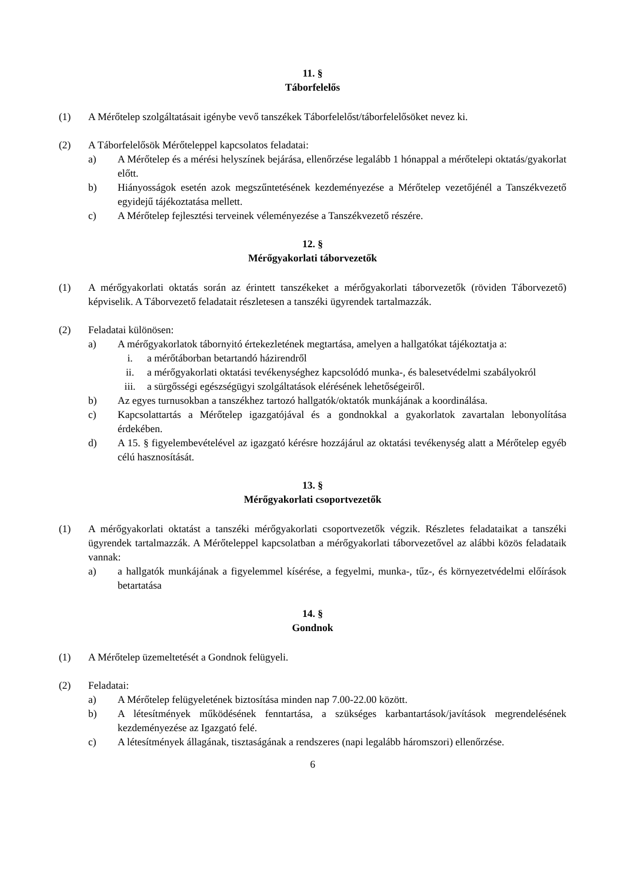11. §
Táborfelelős
(1) A Mérőtelep szolgáltatásait igénybe vevő tanszékek Táborfelelőst/táborfelelősöket nevez ki.
(2) A Táborfelelősök Mérőteleppel kapcsolatos feladatai:
a) A Mérőtelep és a mérési helyszínek bejárása, ellenőrzése legalább 1 hónappal a mérőtelepi oktatás/gyakorlat előtt.
b) Hiányosságok esetén azok megszűntetésének kezdeményezése a Mérőtelep vezetőjénél a Tanszékvezető egyidejű tájékoztatása mellett.
c) A Mérőtelep fejlesztési terveinek véleményezése a Tanszékvezető részére.
12. §
Mérőgyakorlati táborvezetők
(1) A mérőgyakorlati oktatás során az érintett tanszékeket a mérőgyakorlati táborvezetők (röviden Táborvezető) képviselik. A Táborvezető feladatait részletesen a tanszéki ügyrendek tartalmazzák.
(2) Feladatai különösen:
a) A mérőgyakorlatok tábornyitó értekezletének megtartása, amelyen a hallgatókat tájékoztatja a:
i. a mérőtáborban betartandó házirendről
ii. a mérőgyakorlati oktatási tevékenységhez kapcsolódó munka-, és balesetvédelmi szabályokról
iii. a sürgősségi egészségügyi szolgáltatások elérésének lehetőségeiről.
b) Az egyes turnusokban a tanszékhez tartozó hallgatók/oktatók munkájának a koordinálása.
c) Kapcsolattartás a Mérőtelep igazgatójával és a gondnokkal a gyakorlatok zavartalan lebonyolítása érdekében.
d) A 15. § figyelembevételével az igazgató kérésre hozzájárul az oktatási tevékenység alatt a Mérőtelep egyéb célú hasznosítását.
13. §
Mérőgyakorlati csoportvezetők
(1) A mérőgyakorlati oktatást a tanszéki mérőgyakorlati csoportvezetők végzik. Részletes feladataikat a tanszéki ügyrendek tartalmazzák. A Mérőteleppel kapcsolatban a mérőgyakorlati táborvezetővel az alábbi közös feladataik vannak:
a) a hallgatók munkájának a figyelemmel kísérése, a fegyelmi, munka-, tűz-, és környezetvédelmi előírások betartatása
14. §
Gondnok
(1) A Mérőtelep üzemeltetését a Gondnok felügyeli.
(2) Feladatai:
a) A Mérőtelep felügyeletének biztosítása minden nap 7.00-22.00 között.
b) A létesítmények működésének fenntartása, a szükséges karbantartások/javítások megrendelésének kezdeményezése az Igazgató felé.
c) A létesítmények állagának, tisztaságának a rendszeres (napi legalább háromszori) ellenőrzése.
6